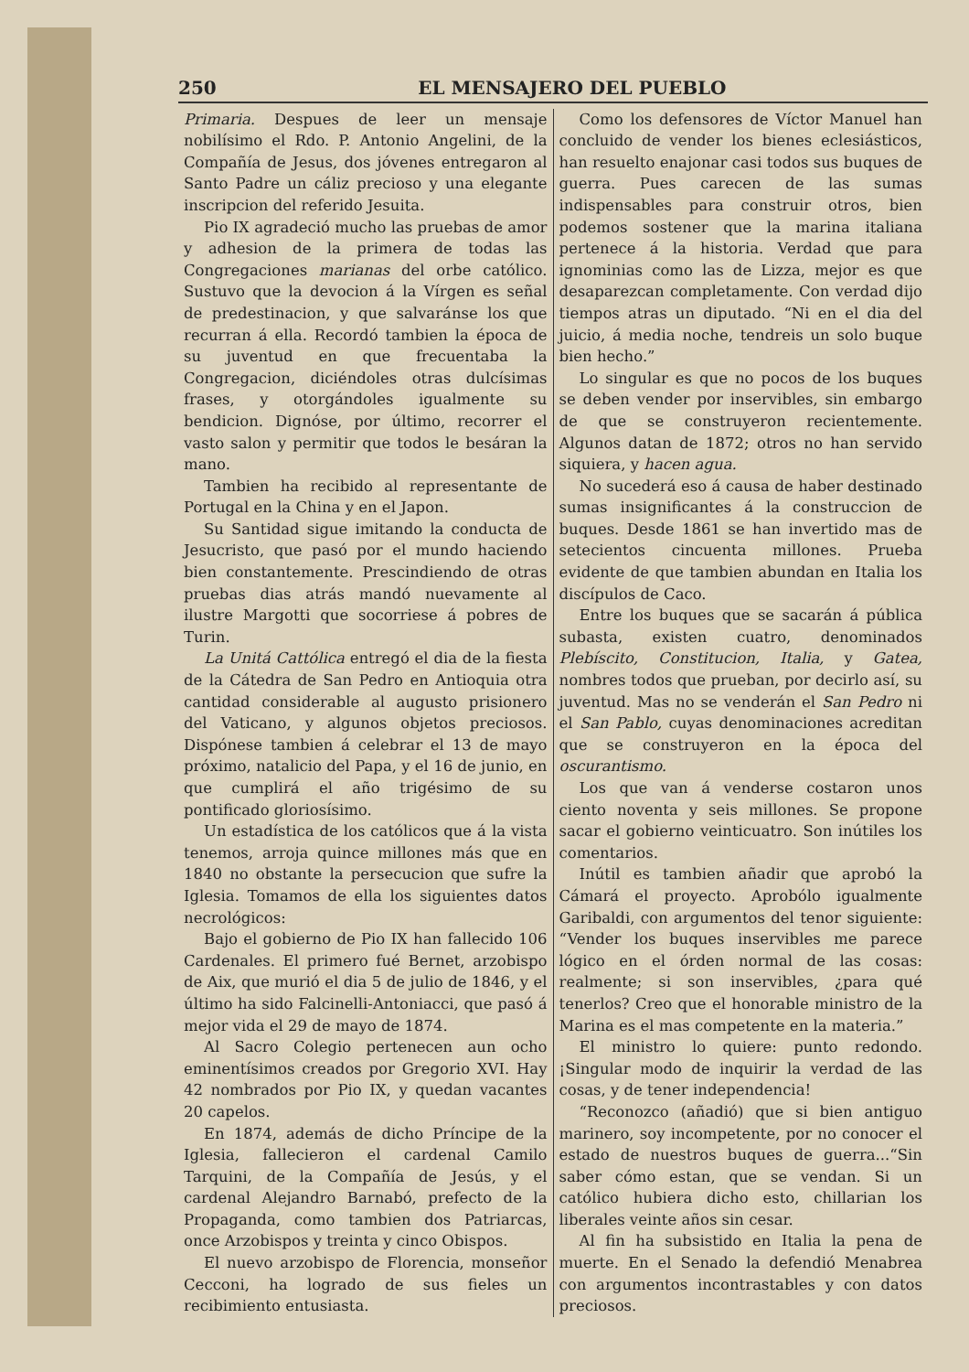250 EL MENSAJERO DEL PUEBLO
Primaria. Despues de leer un mensaje nobilísimo el Rdo. P. Antonio Angelini, de la Compañía de Jesus, dos jóvenes entregaron al Santo Padre un cáliz precioso y una elegante inscripcion del referido Jesuita.
Pio IX agradeció mucho las pruebas de amor y adhesion de la primera de todas las Congregaciones marianas del orbe católico. Sustuvo que la devocion á la Vírgen es señal de predestinacion, y que salvaránse los que recurran á ella. Recordó tambien la época de su juventud en que frecuentaba la Congregacion, diciéndoles otras dulcísimas frases, y otorgándoles igualmente su bendicion. Dignóse, por último, recorrer el vasto salon y permitir que todos le besáran la mano.
Tambien ha recibido al representante de Portugal en la China y en el Japon.
Su Santidad sigue imitando la conducta de Jesucristo, que pasó por el mundo haciendo bien constantemente. Prescindiendo de otras pruebas dias atrás mandó nuevamente al ilustre Margotti que socorriese á pobres de Turin.
La Unitá Cattólica entregó el dia de la fiesta de la Cátedra de San Pedro en Antioquia otra cantidad considerable al augusto prisionero del Vaticano, y algunos objetos preciosos. Dispónese tambien á celebrar el 13 de mayo próximo, natalicio del Papa, y el 16 de junio, en que cumplirá el año trigésimo de su pontificado gloriosísimo.
Un estadística de los católicos que á la vista tenemos, arroja quince millones más que en 1840 no obstante la persecucion que sufre la Iglesia. Tomamos de ella los siguientes datos necrológicos:
Bajo el gobierno de Pio IX han fallecido 106 Cardenales. El primero fué Bernet, arzobispo de Aix, que murió el dia 5 de julio de 1846, y el último ha sido Falcinelli-Antoniacci, que pasó á mejor vida el 29 de mayo de 1874.
Al Sacro Colegio pertenecen aun ocho eminentísimos creados por Gregorio XVI. Hay 42 nombrados por Pio IX, y quedan vacantes 20 capelos.
En 1874, además de dicho Príncipe de la Iglesia, fallecieron el cardenal Camilo Tarquini, de la Compañía de Jesús, y el cardenal Alejandro Barnabó, prefecto de la Propaganda, como tambien dos Patriarcas, once Arzobispos y treinta y cinco Obispos.
El nuevo arzobispo de Florencia, monseñor Cecconi, ha logrado de sus fieles un recibimiento entusiasta.
Como los defensores de Víctor Manuel han concluido de vender los bienes eclesiásticos, han resuelto enajonar casi todos sus buques de guerra. Pues carecen de las sumas indispensables para construir otros, bien podemos sostener que la marina italiana pertenece á la historia. Verdad que para ignominias como las de Lizza, mejor es que desaparezcan completamente. Con verdad dijo tiempos atras un diputado. “Ni en el dia del juicio, á media noche, tendreis un solo buque bien hecho.”
Lo singular es que no pocos de los buques se deben vender por inservibles, sin embargo de que se construyeron recientemente. Algunos datan de 1872; otros no han servido siquiera, y hacen agua.
No sucederá eso á causa de haber destinado sumas insignificantes á la construccion de buques. Desde 1861 se han invertido mas de setecientos cincuenta millones. Prueba evidente de que tambien abundan en Italia los discípulos de Caco.
Entre los buques que se sacarán á pública subasta, existen cuatro, denominados Plebíscito, Constitucion, Italia, y Gatea, nombres todos que prueban, por decirlo así, su juventud. Mas no se venderán el San Pedro ni el San Pablo, cuyas denominaciones acreditan que se construyeron en la época del oscurantismo.
Los que van á venderse costaron unos ciento noventa y seis millones. Se propone sacar el gobierno veinticuatro. Son inútiles los comentarios.
Inútil es tambien añadir que aprobó la Cámará el proyecto. Aprobólo igualmente Garibaldi, con argumentos del tenor siguiente: “Vender los buques inservibles me parece lógico en el órden normal de las cosas: realmente; si son inservibles, ¿para qué tenerlos? Creo que el honorable ministro de la Marina es el mas competente en la materia.”
El ministro lo quiere: punto redondo. ¡Singular modo de inquirir la verdad de las cosas, y de tener independencia!
“Reconozco (añadió) que si bien antiguo marinero, soy incompetente, por no conocer el estado de nuestros buques de guerra...“Sin saber cómo estan, que se vendan. Si un católico hubiera dicho esto, chillarian los liberales veinte años sin cesar.
Al fin ha subsistido en Italia la pena de muerte. En el Senado la defendió Menabrea con argumentos incontrastables y con datos preciosos.